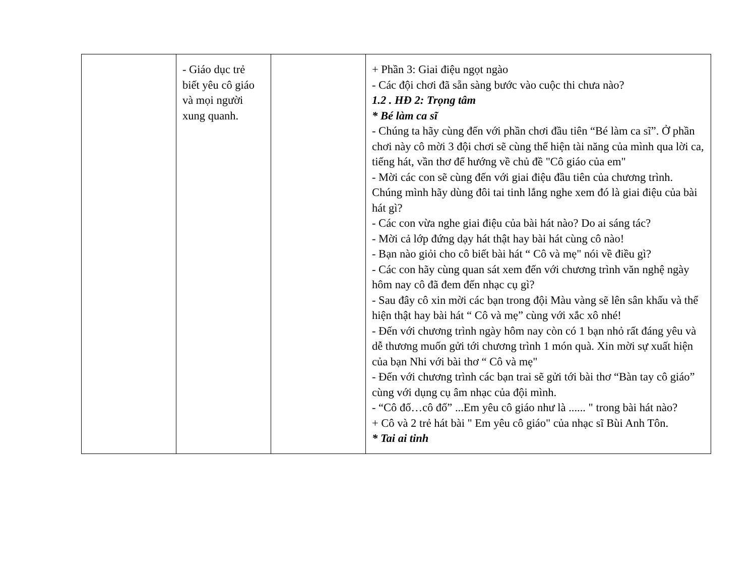| | - Giáo dục trẻ biết yêu cô giáo và mọi người xung quanh. | | + Phần 3: Giai điệu ngọt ngào - Các đội chơi đã sẵn sàng bước vào cuộc thi chưa nào? 1.2 . HĐ 2: Trọng tâm * Bé làm ca sĩ - Chúng ta hãy cùng đến với phần chơi đầu tiên “Bé làm ca sĩ”. Ở phần chơi này cô mời 3 đội chơi sẽ cùng thể hiện tài năng của mình qua lời ca, tiếng hát, vần thơ để hướng về chủ đề "Cô giáo của em" - Mời các con sẽ cùng đến với giai điệu đầu tiên của chương trình. Chúng mình hãy dùng đôi tai tinh lắng nghe xem đó là giai điệu của bài hát gì? - Các con vừa nghe giai điệu của bài hát nào? Do ai sáng tác? - Mời cả lớp đứng dạy hát thật hay bài hát cùng cô nào! - Bạn nào giỏi cho cô biết bài hát “ Cô và mẹ" nói về điều gì? - Các con hãy cùng quan sát xem đến với chương trình văn nghệ ngày hôm nay cô đã đem đến nhạc cụ gì? - Sau đây cô xin mời các bạn trong đội Màu vàng sẽ lên sân khấu và thể hiện thật hay bài hát “ Cô và mẹ” cùng với xắc xô nhé! - Đến với chương trình ngày hôm nay còn có 1 bạn nhỏ rất đáng yêu và dễ thương muốn gửi tới chương trình 1 món quà. Xin mời sự xuất hiện của bạn Nhi với bài thơ “ Cô và mẹ" - Đến với chương trình các bạn trai sẽ gửi tới bài thơ “Bàn tay cô giáo” cùng với dụng cụ âm nhạc của đội mình. - “Cô đố…cô đố” ...Em yêu cô giáo như là ...... " trong bài hát nào? + Cô và 2 trẻ hát bài " Em yêu cô giáo" của nhạc sĩ Bùi Anh Tôn. * Tai ai tinh |